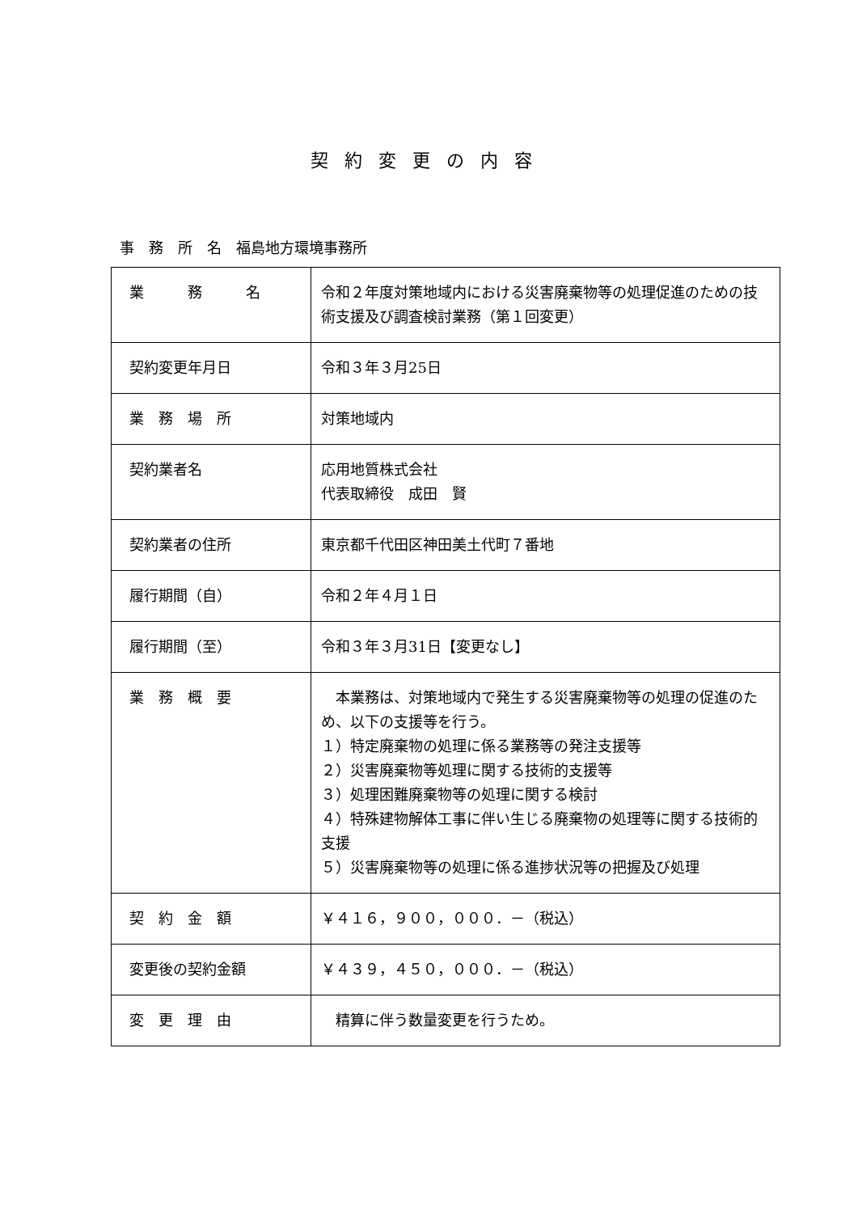契約変更の内容
事　務　所　名　福島地方環境事務所
| 業 務 名 | 令和２年度対策地域内における災害廃棄物等の処理促進のための技術支援及び調査検討業務（第１回変更） |
| 契約変更年月日 | 令和３年３月25日 |
| 業 務 場 所 | 対策地域内 |
| 契約業者名 | 応用地質株式会社 代表取締役 成田 賢 |
| 契約業者の住所 | 東京都千代田区神田美土代町７番地 |
| 履行期間（自） | 令和２年４月１日 |
| 履行期間（至） | 令和３年３月31日【変更なし】 |
| 業 務 概 要 | 本業務は、対策地域内で発生する災害廃棄物等の処理の促進のため、以下の支援等を行う。 １）特定廃棄物の処理に係る業務等の発注支援等 ２）災害廃棄物等処理に関する技術的支援等 ３）処理困難廃棄物等の処理に関する検討 ４）特殊建物解体工事に伴い生じる廃棄物の処理等に関する技術的支援 ５）災害廃棄物等の処理に係る進捗状況等の把握及び処理 |
| 契 約 金 額 | ￥４１６，９００，０００．－（税込） |
| 変更後の契約金額 | ￥４３９，４５０，０００．－（税込） |
| 変 更 理 由 | 精算に伴う数量変更を行うため。 |